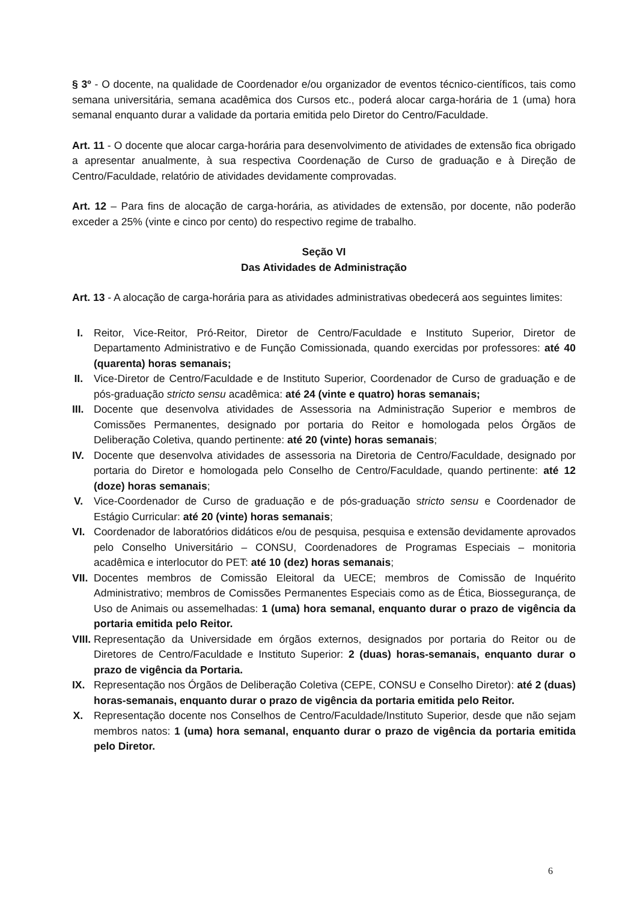§ 3º - O docente, na qualidade de Coordenador e/ou organizador de eventos técnico-científicos, tais como semana universitária, semana acadêmica dos Cursos etc., poderá alocar carga-horária de 1 (uma) hora semanal enquanto durar a validade da portaria emitida pelo Diretor do Centro/Faculdade.
Art. 11 - O docente que alocar carga-horária para desenvolvimento de atividades de extensão fica obrigado a apresentar anualmente, à sua respectiva Coordenação de Curso de graduação e à Direção de Centro/Faculdade, relatório de atividades devidamente comprovadas.
Art. 12 – Para fins de alocação de carga-horária, as atividades de extensão, por docente, não poderão exceder a 25% (vinte e cinco por cento) do respectivo regime de trabalho.
Seção VI
Das Atividades de Administração
Art. 13 - A alocação de carga-horária para as atividades administrativas obedecerá aos seguintes limites:
I.
Reitor, Vice-Reitor, Pró-Reitor, Diretor de Centro/Faculdade e Instituto Superior, Diretor de Departamento Administrativo e de Função Comissionada, quando exercidas por professores: até 40 (quarenta) horas semanais;
II.
Vice-Diretor de Centro/Faculdade e de Instituto Superior, Coordenador de Curso de graduação e de pós-graduação stricto sensu acadêmica: até 24 (vinte e quatro) horas semanais;
III.
Docente que desenvolva atividades de Assessoria na Administração Superior e membros de Comissões Permanentes, designado por portaria do Reitor e homologada pelos Órgãos de Deliberação Coletiva, quando pertinente: até 20 (vinte) horas semanais;
IV.
Docente que desenvolva atividades de assessoria na Diretoria de Centro/Faculdade, designado por portaria do Diretor e homologada pelo Conselho de Centro/Faculdade, quando pertinente: até 12 (doze) horas semanais;
V.
Vice-Coordenador de Curso de graduação e de pós-graduação stricto sensu e Coordenador de Estágio Curricular: até 20 (vinte) horas semanais;
VI.
Coordenador de laboratórios didáticos e/ou de pesquisa, pesquisa e extensão devidamente aprovados pelo Conselho Universitário – CONSU, Coordenadores de Programas Especiais – monitoria acadêmica e interlocutor do PET: até 10 (dez) horas semanais;
VII.
Docentes membros de Comissão Eleitoral da UECE; membros de Comissão de Inquérito Administrativo; membros de Comissões Permanentes Especiais como as de Ética, Biossegurança, de Uso de Animais ou assemelhadas: 1 (uma) hora semanal, enquanto durar o prazo de vigência da portaria emitida pelo Reitor.
VIII.
Representação da Universidade em órgãos externos, designados por portaria do Reitor ou de Diretores de Centro/Faculdade e Instituto Superior: 2 (duas) horas-semanais, enquanto durar o prazo de vigência da Portaria.
IX.
Representação nos Órgãos de Deliberação Coletiva (CEPE, CONSU e Conselho Diretor): até 2 (duas) horas-semanais, enquanto durar o prazo de vigência da portaria emitida pelo Reitor.
X.
Representação docente nos Conselhos de Centro/Faculdade/Instituto Superior, desde que não sejam membros natos: 1 (uma) hora semanal, enquanto durar o prazo de vigência da portaria emitida pelo Diretor.
6